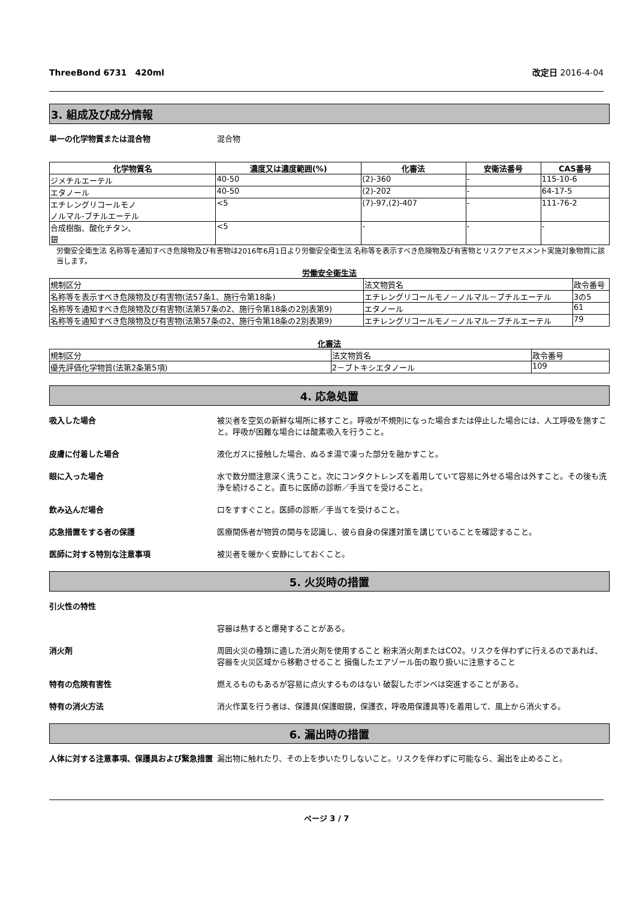ThreeBond 6731　420ml 改定日 2016-4-04
3. 組成及び成分情報
単一の化学物質または混合物 混合物
| 化学物質名 | 濃度又は濃度範囲(%) | 化審法 | 安衛法番号 | CAS番号 |
| --- | --- | --- | --- | --- |
| ジメチルエーテル | 40-50 | (2)-360 | - | 115-10-6 |
| エタノール | 40-50 | (2)-202 | - | 64-17-5 |
| エチレングリコールモノ ノルマル-ブチルエーテル | <5 | (7)-97,(2)-407 | - | 111-76-2 |
| 合成樹脂、酸化チタン、 銀 | <5 | - | - | - |
労働安全衛生法 名称等を通知すべき危険物及び有害物は2016年6月1日より労働安全衛生法 名称等を表示すべき危険物及び有害物とリスクアセスメント実施対象物質に該当します。
労働安全衛生法
| 規制区分 | 法文物質名 | 政令番号 |
| 名称等を表示すべき危険物及び有害物(法57条1、施行令第18条) | エチレングリコールモノ－ノルマル－ブチルエーテル | 3の5 |
| 名称等を通知すべき危険物及び有害物(法第57条の2、施行令第18条の2別表第9) | エタノール | 61 |
| 名称等を通知すべき危険物及び有害物(法第57条の2、施行令第18条の2別表第9) | エチレングリコールモノ－ノルマル－ブチルエーテル | 79 |
化審法
| 規制区分 | 法文物質名 | 政令番号 |
| 優先評価化学物質(法第2条第5項) | 2－ブトキシエタノール | 109 |
4. 応急処置
吸入した場合 被災者を空気の新鮮な場所に移すこと。呼吸が不規則になった場合または停止した場合には、人工呼吸を施すこと。呼吸が困難な場合には酸素吸入を行うこと。
皮膚に付着した場合 液化ガスに接触した場合、ぬるま湯で凍った部分を融かすこと。
眼に入った場合 水で数分間注意深く洗うこと。次にコンタクトレンズを着用していて容易に外せる場合は外すこと。その後も洗浄を続けること。直ちに医師の診断／手当てを受けること。
飲み込んだ場合 口をすすぐこと。医師の診断／手当てを受けること。
応急措置をする者の保護 医療関係者が物質の関与を認識し、彼ら自身の保護対策を講じていることを確認すること。
医師に対する特別な注意事項 被災者を暖かく安静にしておくこと。
5. 火災時の措置
引火性の特性
容器は熱すると爆発することがある。
消火剤 周囲火災の種類に適した消火剤を使用すること 粉末消火剤またはCO2。リスクを伴わずに行えるのであれば、容器を火災区域から移動させること 損傷したエアゾール缶の取り扱いに注意すること
特有の危険有害性 燃えるものもあるが容易に点火するものはない 破裂したボンベは突進することがある。
特有の消火方法 消火作業を行う者は、保護具(保護眼鏡，保護衣，呼吸用保護具等)を着用して、風上から消火する。
6. 漏出時の措置
人体に対する注意事項、保護具および緊急措置 漏出物に触れたり、その上を歩いたりしないこと。リスクを伴わずに可能なら、漏出を止めること。
ページ 3 / 7